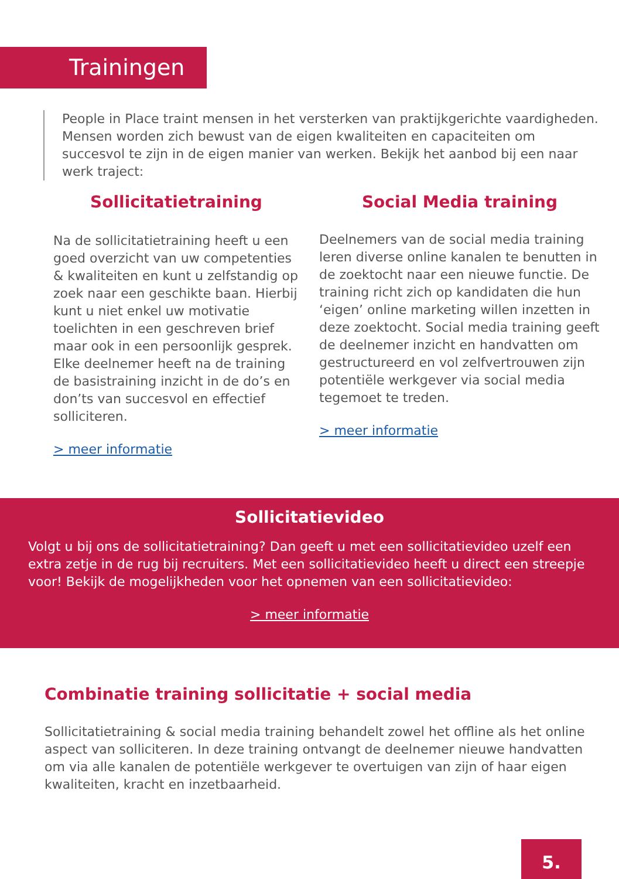Trainingen
People in Place traint mensen in het versterken van praktijkgerichte vaardigheden. Mensen worden zich bewust van de eigen kwaliteiten en capaciteiten om succesvol te zijn in de eigen manier van werken. Bekijk het aanbod bij een naar werk traject:
Sollicitatietraining
Na de sollicitatietraining heeft u een goed overzicht van uw competenties & kwaliteiten en kunt u zelfstandig op zoek naar een geschikte baan. Hierbij kunt u niet enkel uw motivatie toelichten in een geschreven brief maar ook in een persoonlijk gesprek. Elke deelnemer heeft na de training de basistraining inzicht in de do’s en don’ts van succesvol en effectief solliciteren.
> meer informatie
Social Media training
Deelnemers van de social media training leren diverse online kanalen te benutten in de zoektocht naar een nieuwe functie. De training richt zich op kandidaten die hun ‘eigen’ online marketing willen inzetten in deze zoektocht. Social media training geeft de deelnemer inzicht en handvatten om gestructureerd en vol zelfvertrouwen zijn potentiële werkgever via social media tegemoet te treden.
> meer informatie
Sollicitatievideo
Volgt u bij ons de sollicitatietraining? Dan geeft u met een sollicitatievideo uzelf een extra zetje in de rug bij recruiters. Met een sollicitatievideo heeft u direct een streepje voor! Bekijk de mogelijkheden voor het opnemen van een sollicitatievideo:
> meer informatie
Combinatie training sollicitatie + social media
Sollicitatietraining & social media training behandelt zowel het offline als het online aspect van solliciteren. In deze training ontvangt de deelnemer nieuwe handvatten om via alle kanalen de potentiële werkgever te overtuigen van zijn of haar eigen kwaliteiten, kracht en inzetbaarheid.
5.